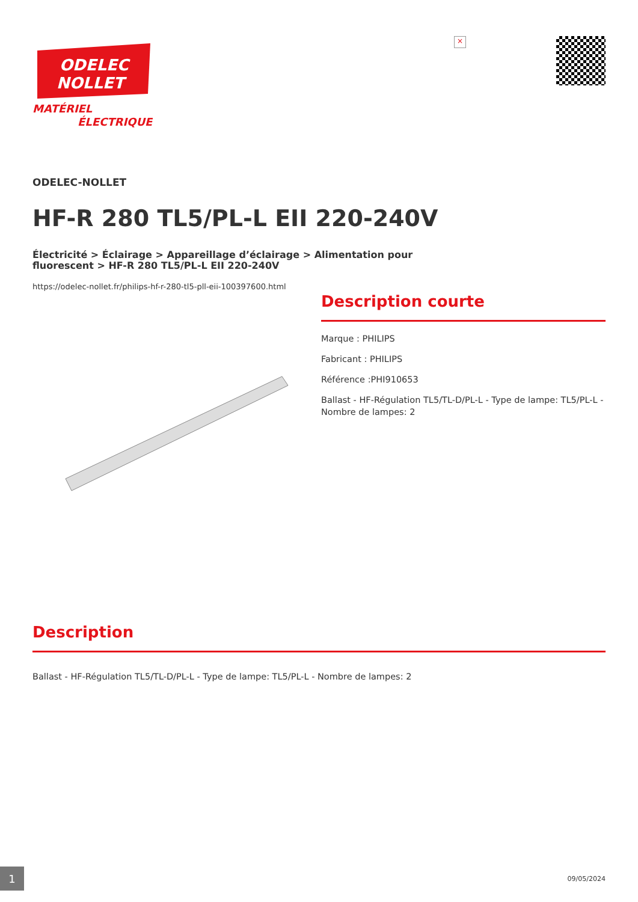ODELEC
NOLLET
MATÉRIEL
ÉLECTRIQUE
×
ODELEC-NOLLET
HF-R 280 TL5/PL-L EII 220-240V
Électricité > Éclairage > Appareillage d’éclairage > Alimentation pour fluorescent > HF-R 280 TL5/PL-L EII 220-240V
https://odelec-nollet.fr/philips-hf-r-280-tl5-pll-eii-100397600.html
Description courte
Marque : PHILIPS
Fabricant : PHILIPS
Référence :PHI910653
Ballast - HF-Régulation TL5/TL-D/PL-L - Type de lampe: TL5/PL-L - Nombre de lampes: 2
Description
Ballast - HF-Régulation TL5/TL-D/PL-L - Type de lampe: TL5/PL-L - Nombre de lampes: 2
1 09/05/2024